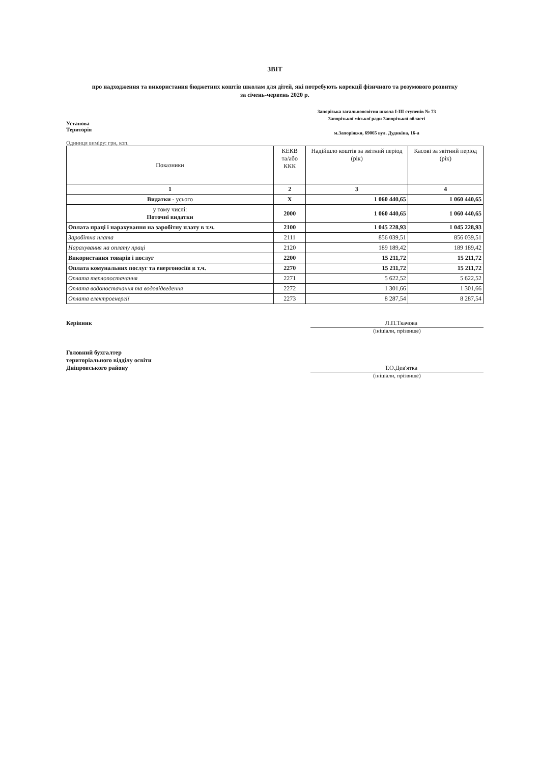ЗВІТ
про надходження та використання бюджетних коштів школам для дітей, які потребують корекції фізичного та розумового розвитку
за січень-червень 2020 р.
Установа
Територія
Запорізька загальноосвітня школа І-ІІІ ступенів № 73
Запорізької міської ради Запорізької області
м.Запоріжжя, 69065 вул. Дудикіна, 16-а
Одиниця виміру: грн, коп.
| Показники | КЕКВ та/або ККК | Надійшло коштів за звітний період (рік) | Касові за звітний період (рік) |
| --- | --- | --- | --- |
| 1 | 2 | 3 | 4 |
| Видатки - усього | Х | 1 060 440,65 | 1 060 440,65 |
| у тому числі: Поточні видатки | 2000 | 1 060 440,65 | 1 060 440,65 |
| Оплата праці і нарахування на заробітну плату в т.ч. | 2100 | 1 045 228,93 | 1 045 228,93 |
| Заробітна плата | 2111 | 856 039,51 | 856 039,51 |
| Нарахування на оплату праці | 2120 | 189 189,42 | 189 189,42 |
| Використання товарів і послуг | 2200 | 15 211,72 | 15 211,72 |
| Оплата комунальних послуг та енергоносіїв в т.ч. | 2270 | 15 211,72 | 15 211,72 |
| Оплата теплопостачання | 2271 | 5 622,52 | 5 622,52 |
| Оплата водопостачання та водовідведення | 2272 | 1 301,66 | 1 301,66 |
| Оплата електроенергії | 2273 | 8 287,54 | 8 287,54 |
Керівник Л.П.Ткачова
(ініціали, прізвище)
Головний бухгалтер
територіального відділу освіти
Дніпровського району
Т.О.Дев'ятка
(ініціали, прізвище)